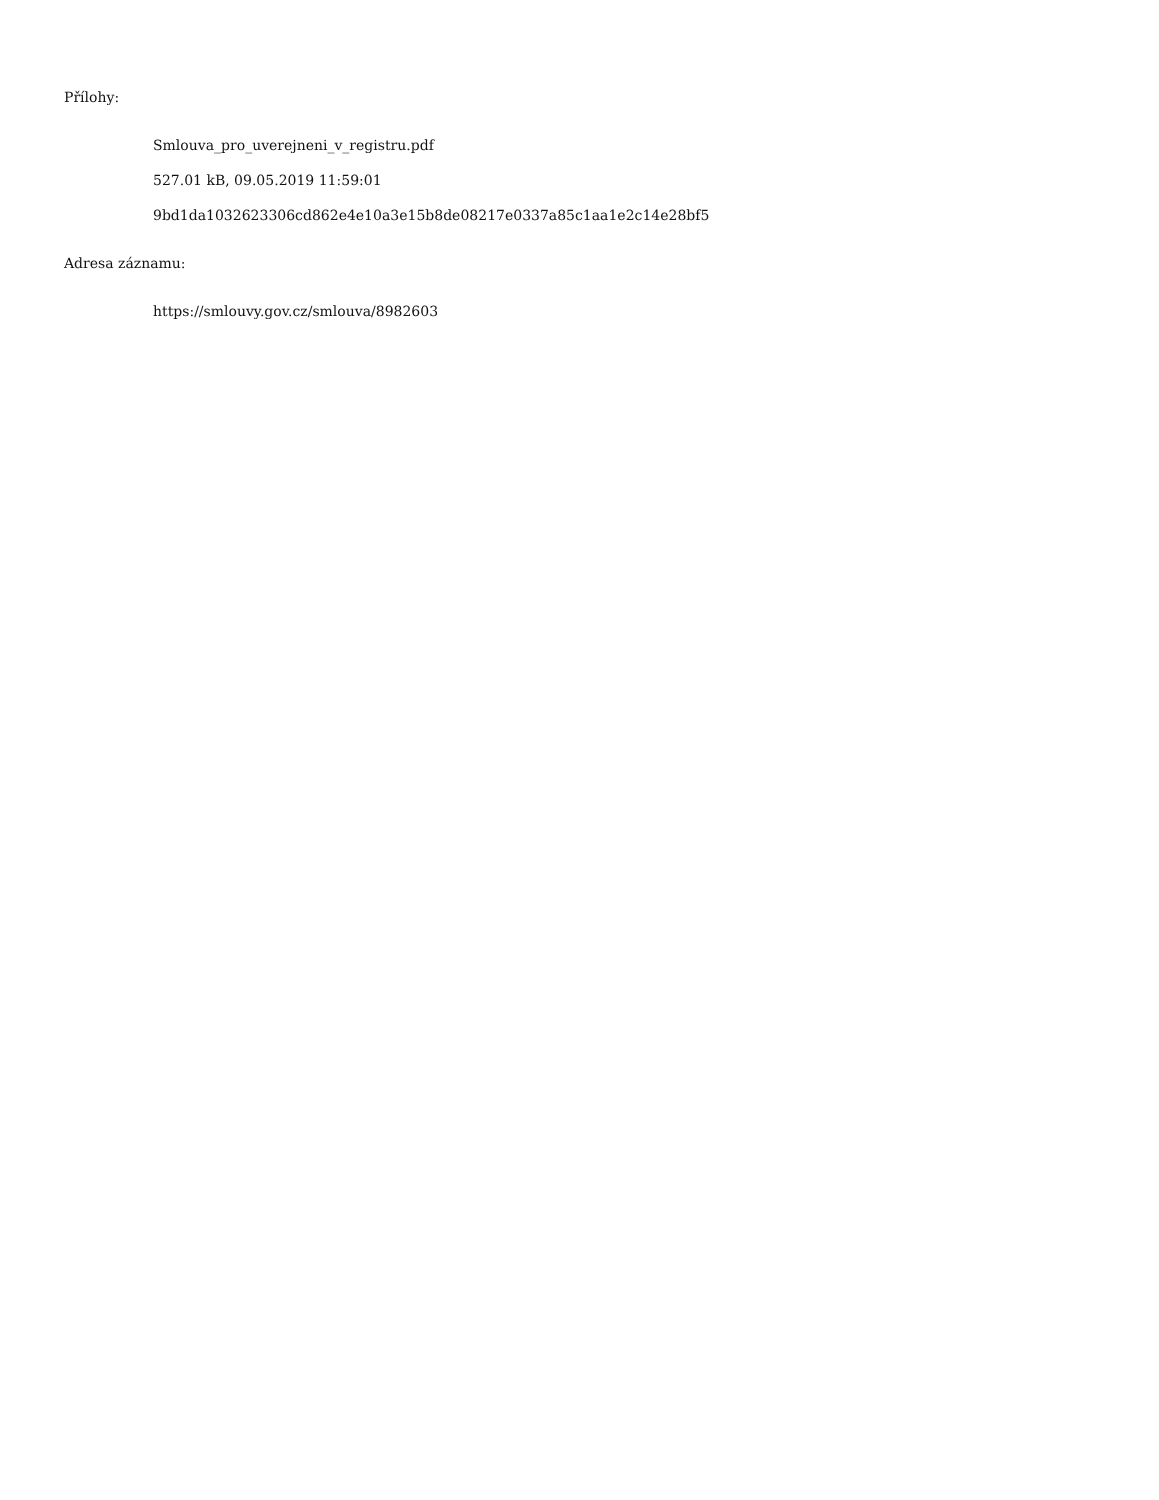Přílohy:
Smlouva_pro_uverejneni_v_registru.pdf
527.01 kB, 09.05.2019 11:59:01
9bd1da1032623306cd862e4e10a3e15b8de08217e0337a85c1aa1e2c14e28bf5
Adresa záznamu:
https://smlouvy.gov.cz/smlouva/8982603